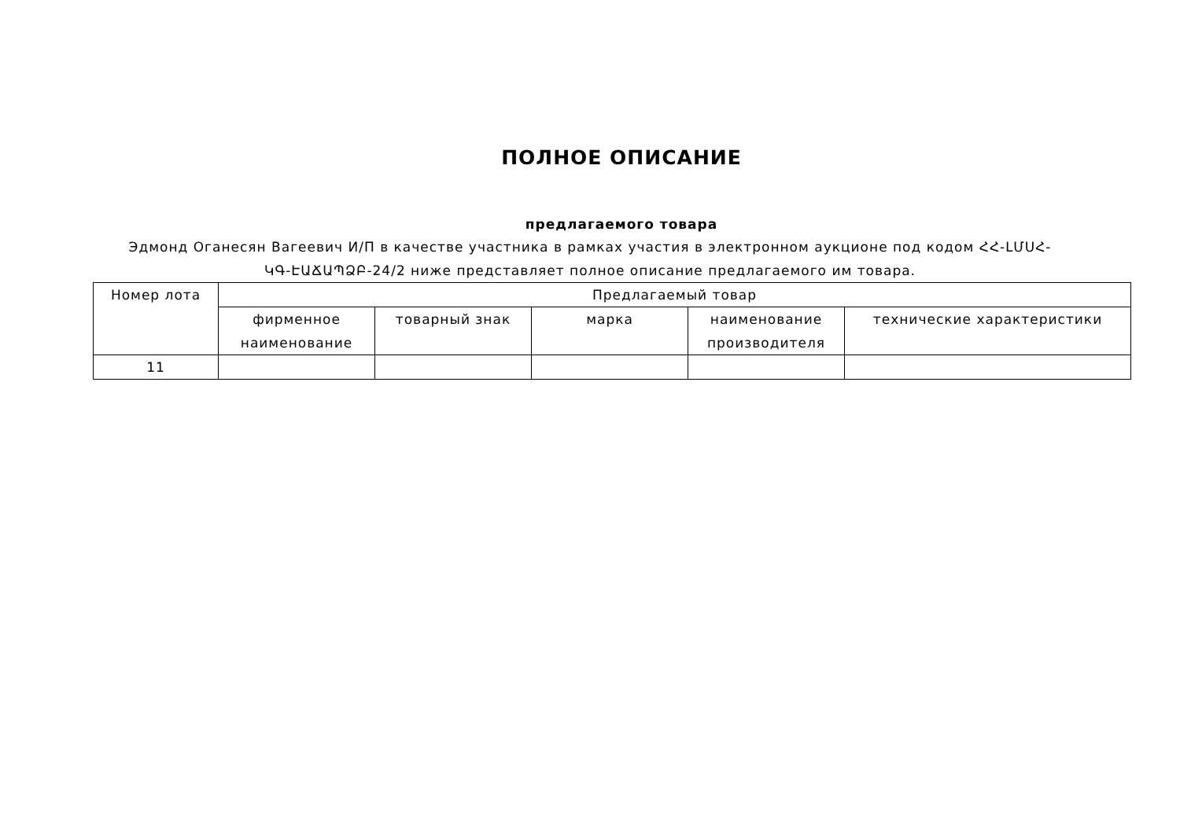ПОЛНОЕ ОПИСАНИЕ
предлагаемого товара
Эдмонд Оганесян Вагеевич И/П в качестве участника в рамках участия в электронном аукционе под кодом ՀՀ-ԼՄՍՀ-ԿԳ-ԷԱՃԱՊՁԲ-24/2 ниже представляет полное описание предлагаемого им товара.
| Номер лота | Предлагаемый товар | | | | |
| --- | --- | --- | --- | --- | --- |
| | фирменное наименование | товарный знак | марка | наименование производителя | технические характеристики |
| 11 | | | | | |